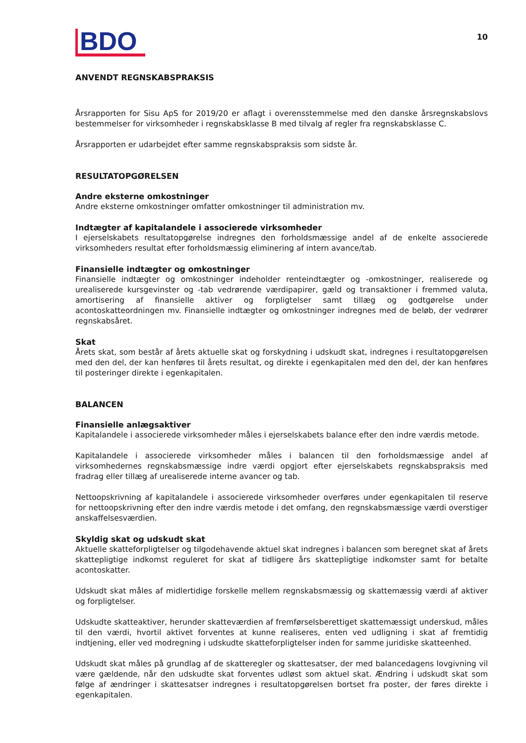BDO
10
ANVENDT REGNSKABSPRAKSIS
Årsrapporten for Sisu ApS for 2019/20 er aflagt i overensstemmelse med den danske årsregnskabslovs bestemmelser for virksomheder i regnskabsklasse B med tilvalg af regler fra regnskabsklasse C.
Årsrapporten er udarbejdet efter samme regnskabspraksis som sidste år.
RESULTATOPGØRELSEN
Andre eksterne omkostninger
Andre eksterne omkostninger omfatter omkostninger til administration mv.
Indtægter af kapitalandele i associerede virksomheder
I ejerselskabets resultatopgørelse indregnes den forholdsmæssige andel af de enkelte associerede virksomheders resultat efter forholdsmæssig eliminering af intern avance/tab.
Finansielle indtægter og omkostninger
Finansielle indtægter og omkostninger indeholder renteindtægter og -omkostninger, realiserede og urealiserede kursgevinster og -tab vedrørende værdipapirer, gæld og transaktioner i fremmed valuta, amortisering af finansielle aktiver og forpligtelser samt tillæg og godtgørelse under acontoskatteordningen mv. Finansielle indtægter og omkostninger indregnes med de beløb, der vedrører regnskabsåret.
Skat
Årets skat, som består af årets aktuelle skat og forskydning i udskudt skat, indregnes i resultatopgørelsen med den del, der kan henføres til årets resultat, og direkte i egenkapitalen med den del, der kan henføres til posteringer direkte i egenkapitalen.
BALANCEN
Finansielle anlægsaktiver
Kapitalandele i associerede virksomheder måles i ejerselskabets balance efter den indre værdis metode.
Kapitalandele i associerede virksomheder måles i balancen til den forholdsmæssige andel af virksomhedernes regnskabsmæssige indre værdi opgjort efter ejerselskabets regnskabspraksis med fradrag eller tillæg af urealiserede interne avancer og tab.
Nettoopskrivning af kapitalandele i associerede virksomheder overføres under egenkapitalen til reserve for nettoopskrivning efter den indre værdis metode i det omfang, den regnskabsmæssige værdi overstiger anskaffelsesværdien.
Skyldig skat og udskudt skat
Aktuelle skatteforpligtelser og tilgodehavende aktuel skat indregnes i balancen som beregnet skat af årets skattepligtige indkomst reguleret for skat af tidligere års skattepligtige indkomster samt for betalte acontoskatter.
Udskudt skat måles af midlertidige forskelle mellem regnskabsmæssig og skattemæssig værdi af aktiver og forpligtelser.
Udskudte skatteaktiver, herunder skatteværdien af fremførselsberettiget skattemæssigt underskud, måles til den værdi, hvortil aktivet forventes at kunne realiseres, enten ved udligning i skat af fremtidig indtjening, eller ved modregning i udskudte skatteforpligtelser inden for samme juridiske skatteenhed.
Udskudt skat måles på grundlag af de skatteregler og skattesatser, der med balancedagens lovgivning vil være gældende, når den udskudte skat forventes udløst som aktuel skat. Ændring i udskudt skat som følge af ændringer i skattesatser indregnes i resultatopgørelsen bortset fra poster, der føres direkte i egenkapitalen.